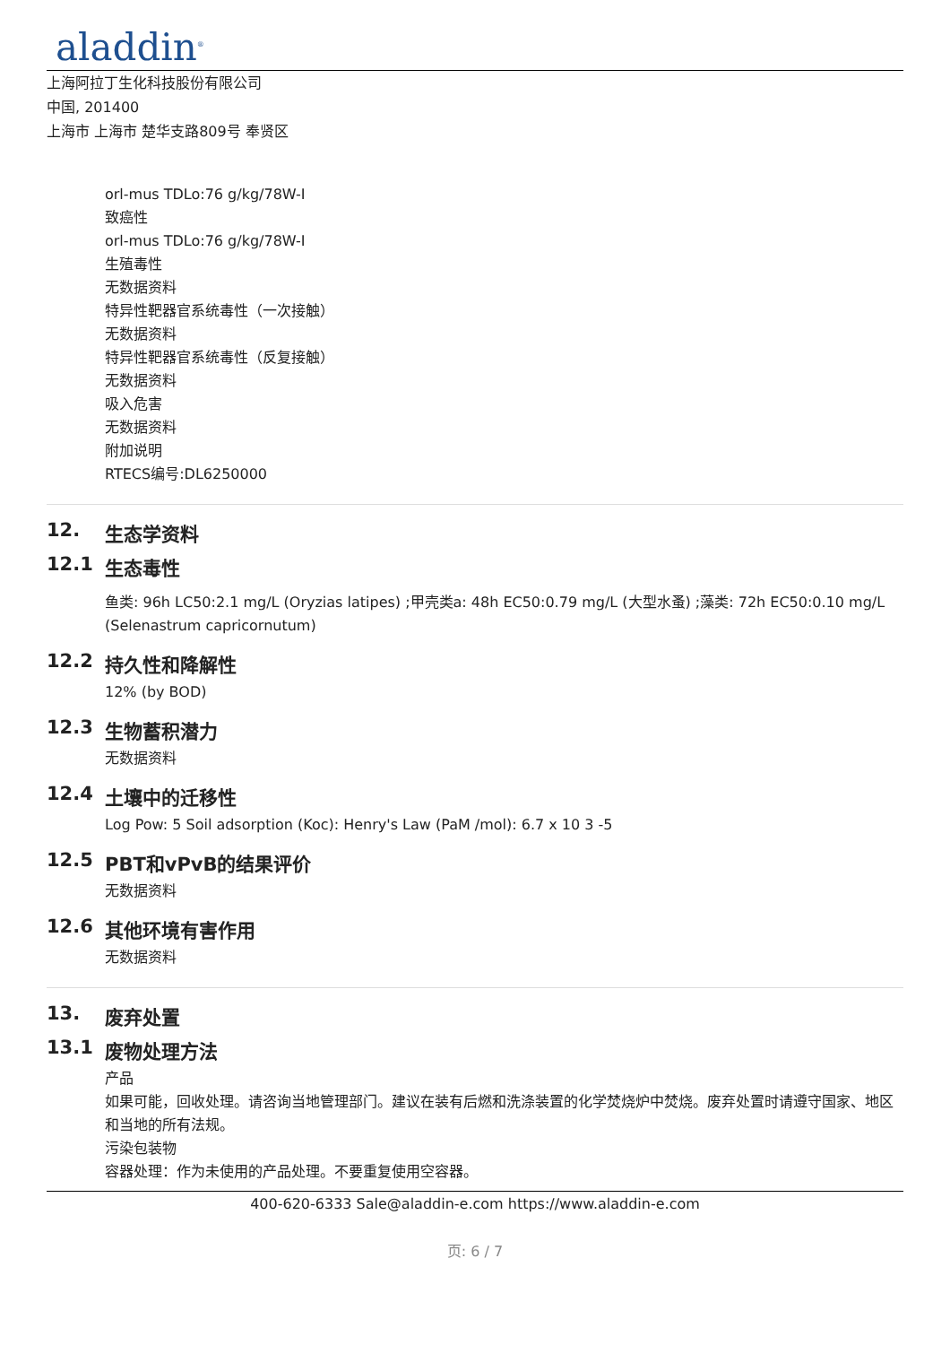aladdin<sup>®</sup>
上海阿拉丁生化科技股份有限公司
中国, 201400
上海市 上海市 楚华支路809号 奉贤区
orl-mus TDLo:76 g/kg/78W-I
致癌性
orl-mus TDLo:76 g/kg/78W-I
生殖毒性
无数据资料
特异性靶器官系统毒性（一次接触）
无数据资料
特异性靶器官系统毒性（反复接触）
无数据资料
吸入危害
无数据资料
附加说明
RTECS编号:DL6250000
12. 生态学资料
12.1 生态毒性
鱼类: 96h LC50:2.1 mg/L (Oryzias latipes) ;甲壳类a: 48h EC50:0.79 mg/L (大型水蚤) ;藻类: 72h EC50:0.10 mg/L (Selenastrum capricornutum)
12.2 持久性和降解性
12% (by BOD)
12.3 生物蓄积潜力
无数据资料
12.4 土壤中的迁移性
Log Pow: 5 Soil adsorption (Koc): Henry's Law (PaM /mol): 6.7 x 10 3 -5
12.5 PBT和vPvB的结果评价
无数据资料
12.6 其他环境有害作用
无数据资料
13. 废弃处置
13.1 废物处理方法
产品
如果可能，回收处理。请咨询当地管理部门。建议在装有后燃和洗涤装置的化学焚烧炉中焚烧。废弃处置时请遵守国家、地区和当地的所有法规。
污染包装物
容器处理：作为未使用的产品处理。不要重复使用空容器。
400-620-6333 Sale@aladdin-e.com https://www.aladdin-e.com
页: 6 / 7